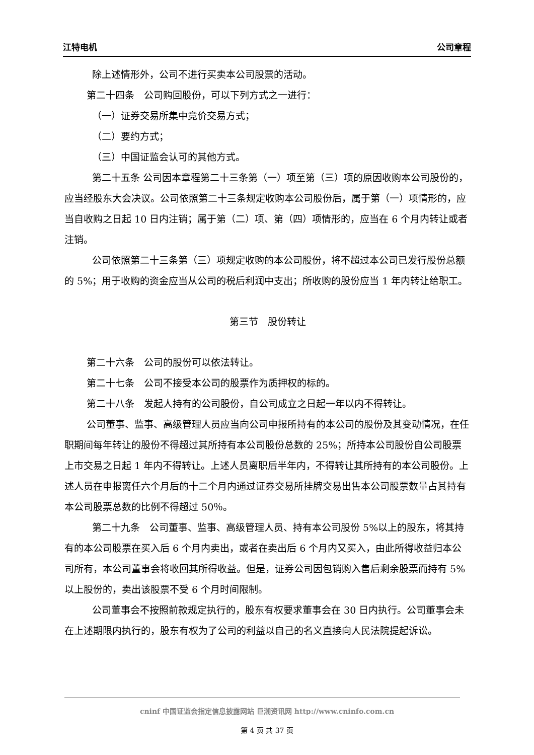江特电机 公司章程
除上述情形外，公司不进行买卖本公司股票的活动。
第二十四条　公司购回股份，可以下列方式之一进行：
（一）证券交易所集中竞价交易方式；
（二）要约方式；
（三）中国证监会认可的其他方式。
第二十五条 公司因本章程第二十三条第（一）项至第（三）项的原因收购本公司股份的，应当经股东大会决议。公司依照第二十三条规定收购本公司股份后，属于第（一）项情形的，应当自收购之日起 10 日内注销；属于第（二）项、第（四）项情形的，应当在 6 个月内转让或者注销。
公司依照第二十三条第（三）项规定收购的本公司股份，将不超过本公司已发行股份总额的 5%；用于收购的资金应当从公司的税后利润中支出；所收购的股份应当 1 年内转让给职工。
第三节　股份转让
第二十六条　公司的股份可以依法转让。
第二十七条　公司不接受本公司的股票作为质押权的标的。
第二十八条　发起人持有的公司股份，自公司成立之日起一年以内不得转让。
公司董事、监事、高级管理人员应当向公司申报所持有的本公司的股份及其变动情况，在任职期间每年转让的股份不得超过其所持有本公司股份总数的 25%；所持本公司股份自公司股票上市交易之日起 1 年内不得转让。上述人员离职后半年内，不得转让其所持有的本公司股份。上述人员在申报离任六个月后的十二个月内通过证券交易所挂牌交易出售本公司股票数量占其持有本公司股票总数的比例不得超过 50％。
第二十九条　公司董事、监事、高级管理人员、持有本公司股份 5%以上的股东，将其持有的本公司股票在买入后 6 个月内卖出，或者在卖出后 6 个月内又买入，由此所得收益归本公司所有，本公司董事会将收回其所得收益。但是，证券公司因包销购入售后剩余股票而持有 5%以上股份的，卖出该股票不受 6 个月时间限制。
公司董事会不按照前款规定执行的，股东有权要求董事会在 30 日内执行。公司董事会未在上述期限内执行的，股东有权为了公司的利益以自己的名义直接向人民法院提起诉讼。
cninf 中国证监会指定信息披露网站 巨潮资讯网 http://www.cninfo.com.cn
第 4 页 共 37 页